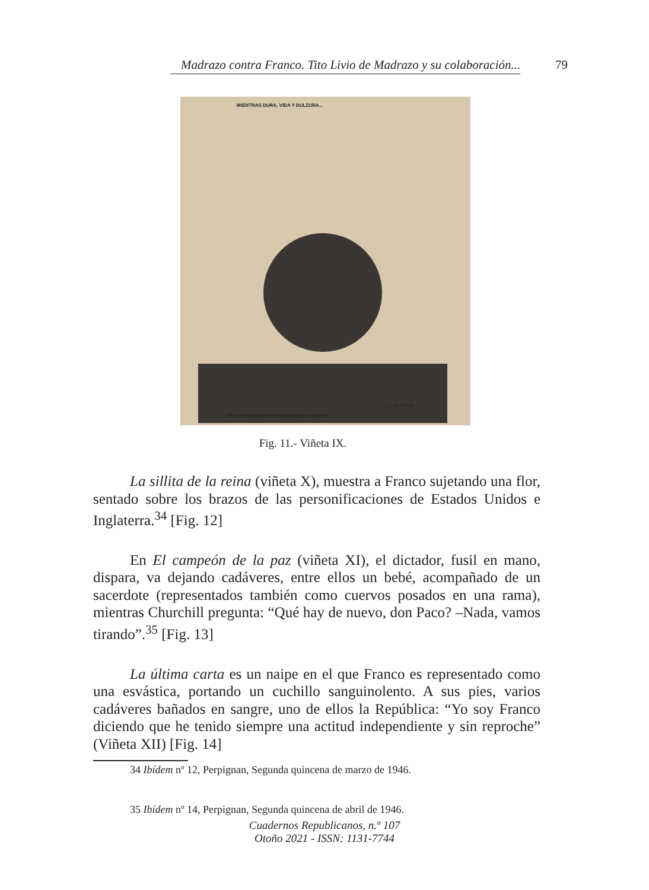Madrazo contra Franco. Tito Livio de Madrazo y su colaboración... 79
MIENTRAS DURA, VIDA Y DULZURA...
T-L. MADRAZO
— Por el momento me encuentro bien cubierto
Fig. 11.- Viñeta IX.
La sillita de la reina (viñeta X), muestra a Franco sujetando una flor, sentado sobre los brazos de las personificaciones de Estados Unidos e Inglaterra.<sup>34</sup> [Fig. 12]
En El campeón de la paz (viñeta XI), el dictador, fusil en mano, dispara, va dejando cadáveres, entre ellos un bebé, acompañado de un sacerdote (representados también como cuervos posados en una rama), mientras Churchill pregunta: “Qué hay de nuevo, don Paco? –Nada, vamos tirando”.<sup>35</sup> [Fig. 13]
La última carta es un naipe en el que Franco es representado como una esvástica, portando un cuchillo sanguinolento. A sus pies, varios cadáveres bañados en sangre, uno de ellos la República: “Yo soy Franco diciendo que he tenido siempre una actitud independiente y sin reproche” (Viñeta XII) [Fig. 14]
34 Ibídem nº 12, Perpignan, Segunda quincena de marzo de 1946.
35 Ibídem nº 14, Perpignan, Segunda quincena de abril de 1946.
Cuadernos Republicanos, n.º 107
Otoño 2021 - ISSN: 1131-7744